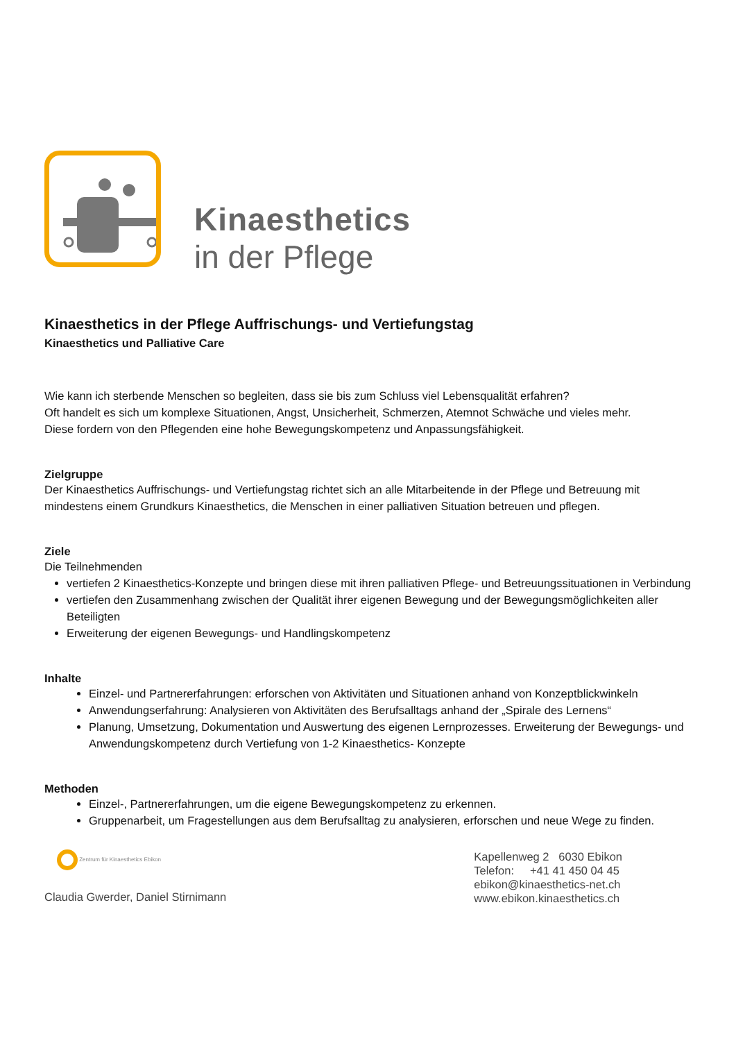Kinaesthetics
in der Pflege
Kinaesthetics in der Pflege Auffrischungs- und Vertiefungstag
Kinaesthetics und Palliative Care
Wie kann ich sterbende Menschen so begleiten, dass sie bis zum Schluss viel Lebensqualität erfahren?
Oft handelt es sich um komplexe Situationen, Angst, Unsicherheit, Schmerzen, Atemnot Schwäche und vieles mehr.
Diese fordern von den Pflegenden eine hohe Bewegungskompetenz und Anpassungsfähigkeit.
Zielgruppe
Der Kinaesthetics Auffrischungs- und Vertiefungstag richtet sich an alle Mitarbeitende in der Pflege und Betreuung mit mindestens einem Grundkurs Kinaesthetics, die Menschen in einer palliativen Situation betreuen und pflegen.
Ziele
Die Teilnehmenden
vertiefen 2 Kinaesthetics-Konzepte und bringen diese mit ihren palliativen Pflege- und Betreuungssituationen in Verbindung
vertiefen den Zusammenhang zwischen der Qualität ihrer eigenen Bewegung und der Bewegungsmöglichkeiten aller Beteiligten
Erweiterung der eigenen Bewegungs- und Handlingskompetenz
Inhalte
Einzel- und Partnererfahrungen: erforschen von Aktivitäten und Situationen anhand von Konzeptblickwinkeln
Anwendungserfahrung: Analysieren von Aktivitäten des Berufsalltags anhand der „Spirale des Lernens“
Planung, Umsetzung, Dokumentation und Auswertung des eigenen Lernprozesses. Erweiterung der Bewegungs- und Anwendungskompetenz durch Vertiefung von 1-2 Kinaesthetics- Konzepte
Methoden
Einzel-, Partnererfahrungen, um die eigene Bewegungskompetenz zu erkennen.
Gruppenarbeit, um Fragestellungen aus dem Berufsalltag zu analysieren, erforschen und neue Wege zu finden.
Zentrum für Kinaesthetics Ebikon
Claudia Gwerder, Daniel Stirnimann
Kapellenweg 2 6030 Ebikon
Telefon: +41 41 450 04 45
ebikon@kinaesthetics-net.ch
www.ebikon.kinaesthetics.ch